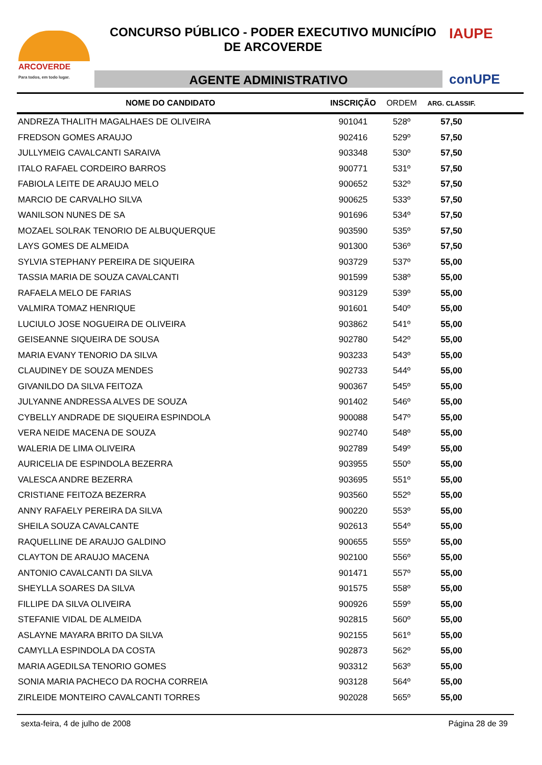ARCOVERDE
Para todos, em todo lugar.
CONCURSO PÚBLICO - PODER EXECUTIVO MUNICÍPIO
DE ARCOVERDE
AGENTE ADMINISTRATIVO
IAUPE
conUPE
| NOME DO CANDIDATO | INSCRIÇÃO | ORDEM | ARG. CLASSIF. | |
| --- | --- | --- | --- | --- |
| ANDREZA THALITH MAGALHAES DE OLIVEIRA | 901041 | 528º | 57,50 | |
| FREDSON GOMES ARAUJO | 902416 | 529º | 57,50 | |
| JULLYMEIG CAVALCANTI SARAIVA | 903348 | 530º | 57,50 | |
| ITALO RAFAEL CORDEIRO BARROS | 900771 | 531º | 57,50 | |
| FABIOLA LEITE DE ARAUJO MELO | 900652 | 532º | 57,50 | |
| MARCIO DE CARVALHO SILVA | 900625 | 533º | 57,50 | |
| WANILSON NUNES DE SA | 901696 | 534º | 57,50 | |
| MOZAEL SOLRAK TENORIO DE ALBUQUERQUE | 903590 | 535º | 57,50 | |
| LAYS GOMES DE ALMEIDA | 901300 | 536º | 57,50 | |
| SYLVIA STEPHANY PEREIRA DE SIQUEIRA | 903729 | 537º | 55,00 | |
| TASSIA MARIA DE SOUZA CAVALCANTI | 901599 | 538º | 55,00 | |
| RAFAELA MELO DE FARIAS | 903129 | 539º | 55,00 | |
| VALMIRA TOMAZ HENRIQUE | 901601 | 540º | 55,00 | |
| LUCIULO JOSE NOGUEIRA DE OLIVEIRA | 903862 | 541º | 55,00 | |
| GEISEANNE SIQUEIRA DE SOUSA | 902780 | 542º | 55,00 | |
| MARIA EVANY TENORIO DA SILVA | 903233 | 543º | 55,00 | |
| CLAUDINEY DE SOUZA MENDES | 902733 | 544º | 55,00 | |
| GIVANILDO DA SILVA FEITOZA | 900367 | 545º | 55,00 | |
| JULYANNE ANDRESSA ALVES DE SOUZA | 901402 | 546º | 55,00 | |
| CYBELLY ANDRADE DE SIQUEIRA ESPINDOLA | 900088 | 547º | 55,00 | |
| VERA NEIDE MACENA DE SOUZA | 902740 | 548º | 55,00 | |
| WALERIA DE LIMA OLIVEIRA | 902789 | 549º | 55,00 | |
| AURICELIA DE ESPINDOLA BEZERRA | 903955 | 550º | 55,00 | |
| VALESCA ANDRE BEZERRA | 903695 | 551º | 55,00 | |
| CRISTIANE FEITOZA BEZERRA | 903560 | 552º | 55,00 | |
| ANNY RAFAELY PEREIRA DA SILVA | 900220 | 553º | 55,00 | |
| SHEILA SOUZA CAVALCANTE | 902613 | 554º | 55,00 | |
| RAQUELLINE DE ARAUJO GALDINO | 900655 | 555º | 55,00 | |
| CLAYTON DE ARAUJO MACENA | 902100 | 556º | 55,00 | |
| ANTONIO CAVALCANTI DA SILVA | 901471 | 557º | 55,00 | |
| SHEYLLA SOARES DA SILVA | 901575 | 558º | 55,00 | |
| FILLIPE DA SILVA OLIVEIRA | 900926 | 559º | 55,00 | |
| STEFANIE VIDAL DE ALMEIDA | 902815 | 560º | 55,00 | |
| ASLAYNE MAYARA BRITO DA SILVA | 902155 | 561º | 55,00 | |
| CAMYLLA ESPINDOLA DA COSTA | 902873 | 562º | 55,00 | |
| MARIA AGEDILSA TENORIO GOMES | 903312 | 563º | 55,00 | |
| SONIA MARIA PACHECO DA ROCHA CORREIA | 903128 | 564º | 55,00 | |
| ZIRLEIDE MONTEIRO CAVALCANTI TORRES | 902028 | 565º | 55,00 | |
sexta-feira, 4 de julho de 2008 Página 28 de 39